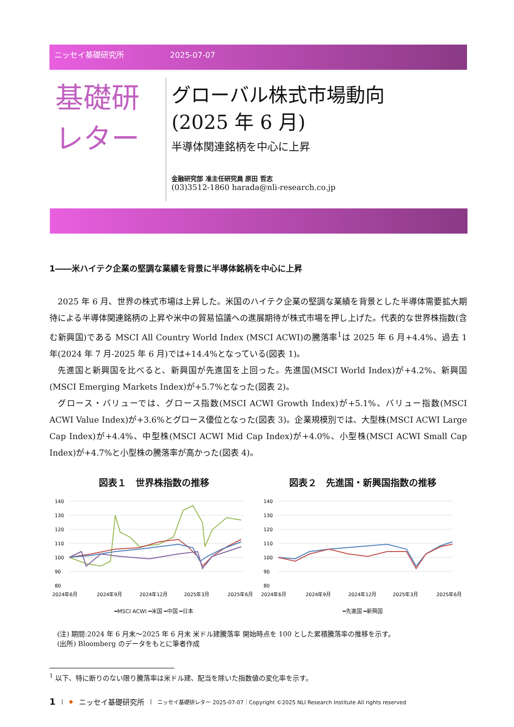ニッセイ基礎研究所 2025-07-07
基礎研
レター
グローバル株式市場動向
(2025 年 6 月)
半導体関連銘柄を中心に上昇
金融研究部 准主任研究員 原田 哲志
(03)3512-1860 harada@nli-research.co.jp
1――米ハイテク企業の堅調な業績を背景に半導体銘柄を中心に上昇
2025 年 6 月、世界の株式市場は上昇した。米国のハイテク企業の堅調な業績を背景とした半導体需要拡大期待による半導体関連銘柄の上昇や米中の貿易協議への進展期待が株式市場を押し上げた。代表的な世界株指数(含む新興国)である MSCI All Country World Index (MSCI ACWI)の騰落率<sup>1</sup>は 2025 年 6 月+4.4%、過去 1 年(2024 年 7 月-2025 年 6 月)では+14.4%となっている(図表 1)。
先進国と新興国を比べると、新興国が先進国を上回った。先進国(MSCI World Index)が+4.2%、新興国(MSCI Emerging Markets Index)が+5.7%となった(図表 2)。
グロース・バリューでは、グロース指数(MSCI ACWI Growth Index)が+5.1%、バリュー指数(MSCI ACWI Value Index)が+3.6%とグロース優位となった(図表 3)。企業規模別では、大型株(MSCI ACWI Large Cap Index)が+4.4%、中型株(MSCI ACWI Mid Cap Index)が+4.0%、小型株(MSCI ACWI Small Cap Index)が+4.7%と小型株の騰落率が高かった(図表 4)。
図表１　世界株指数の推移
140
130
120
110
100
90
80
2024年6月
2024年9月
2024年12月
2025年3月
2025年6月
━MSCI ACWI ━米国 ━中国 ━日本
図表２　先進国・新興国指数の推移
140
130
120
110
100
90
80
2024年6月
2024年9月
2024年12月
2025年3月
2025年6月
━先進国 ━新興国
(注) 期間:2024 年 6 月末～2025 年 6 月末 米ドル建騰落率 開始時点を 100 とした累積騰落率の推移を示す。
(出所) Bloomberg のデータをもとに筆者作成
<sup>1</sup> 以下、特に断りのない限り騰落率は米ドル建、配当を除いた指数値の変化率を示す。
1 | ◆ ニッセイ基礎研究所 | ニッセイ基礎研レター 2025-07-07｜Copyright ©2025 NLI Research Institute All rights reserved